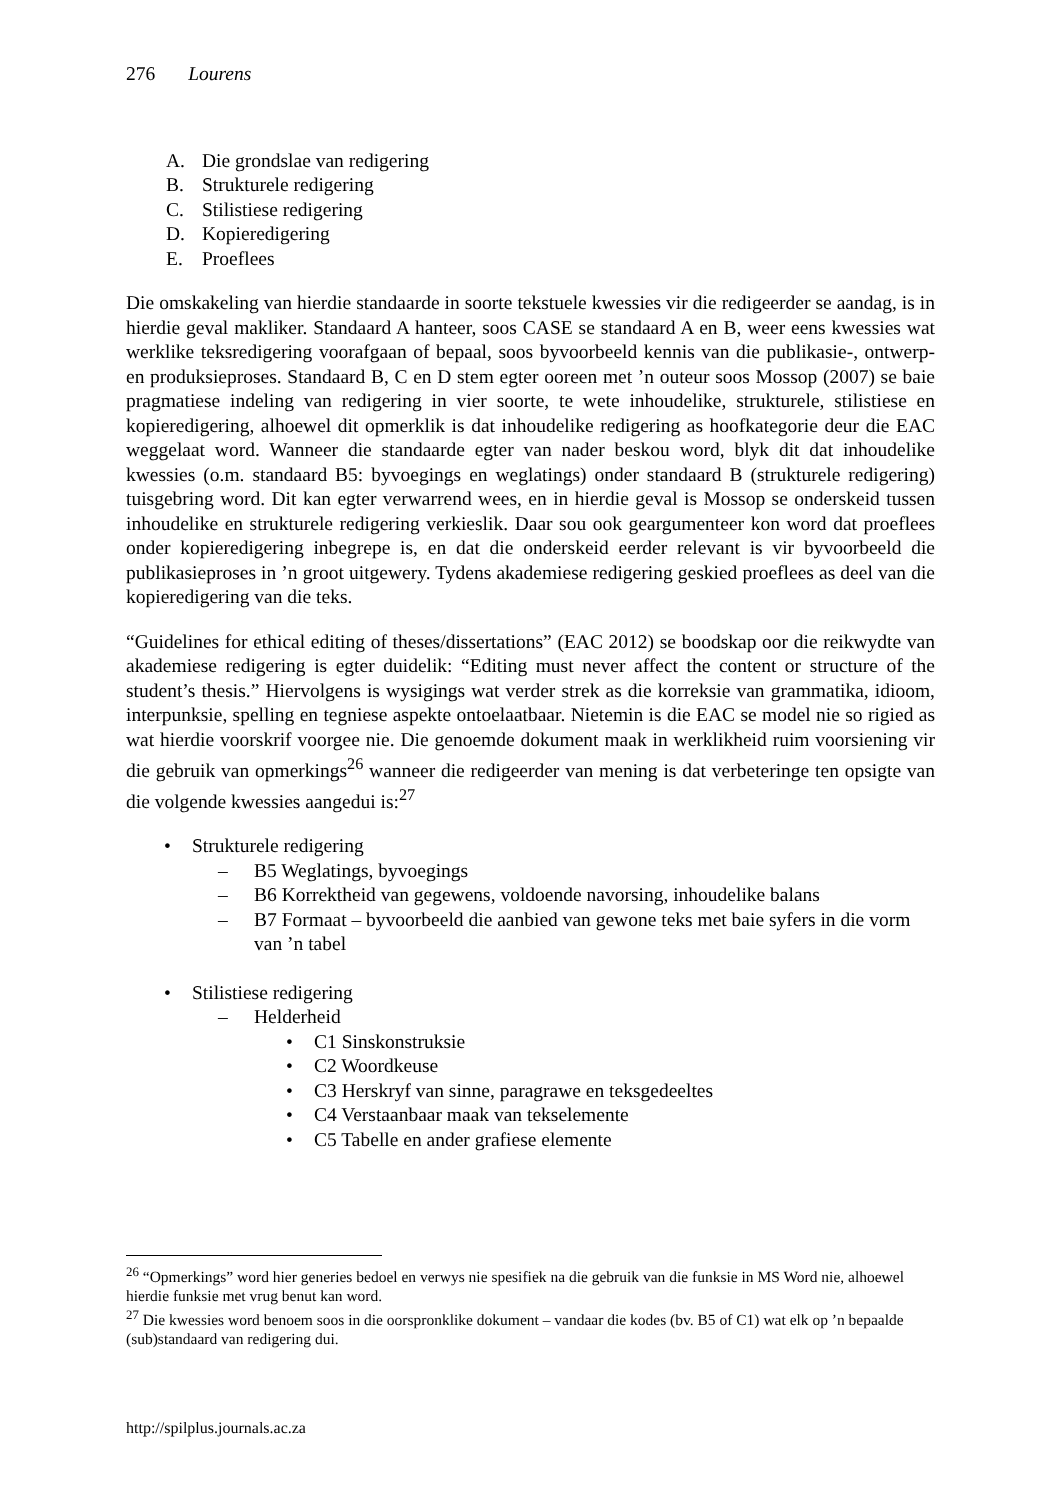276 Lourens
A. Die grondslae van redigering
B. Strukturele redigering
C. Stilistiese redigering
D. Kopieredigering
E. Proeflees
Die omskakeling van hierdie standaarde in soorte tekstuele kwessies vir die redigeerder se aandag, is in hierdie geval makliker. Standaard A hanteer, soos CASE se standaard A en B, weer eens kwessies wat werklike teksredigering voorafgaan of bepaal, soos byvoorbeeld kennis van die publikasie-, ontwerp- en produksieproses. Standaard B, C en D stem egter ooreen met ’n outeur soos Mossop (2007) se baie pragmatiese indeling van redigering in vier soorte, te wete inhoudelike, strukturele, stilistiese en kopieredigering, alhoewel dit opmerklik is dat inhoudelike redigering as hoofkategorie deur die EAC weggelaat word. Wanneer die standaarde egter van nader beskou word, blyk dit dat inhoudelike kwessies (o.m. standaard B5: byvoegings en weglatings) onder standaard B (strukturele redigering) tuisgebring word. Dit kan egter verwarrend wees, en in hierdie geval is Mossop se onderskeid tussen inhoudelike en strukturele redigering verkieslik. Daar sou ook geargumenteer kon word dat proeflees onder kopieredigering inbegrepe is, en dat die onderskeid eerder relevant is vir byvoorbeeld die publikasieproses in ’n groot uitgewery. Tydens akademiese redigering geskied proeflees as deel van die kopieredigering van die teks.
“Guidelines for ethical editing of theses/dissertations” (EAC 2012) se boodskap oor die reikwydte van akademiese redigering is egter duidelik: “Editing must never affect the content or structure of the student’s thesis.” Hiervolgens is wysigings wat verder strek as die korreksie van grammatika, idioom, interpunksie, spelling en tegniese aspekte ontoelaatbaar. Nietemin is die EAC se model nie so rigied as wat hierdie voorskrif voorgee nie. Die genoemde dokument maak in werklikheid ruim voorsiening vir die gebruik van opmerkings<sup>26</sup> wanneer die redigeerder van mening is dat verbeteringe ten opsigte van die volgende kwessies aangedui is:<sup>27</sup>
• Strukturele redigering
– B5 Weglatings, byvoegings
– B6 Korrektheid van gegewens, voldoende navorsing, inhoudelike balans
– B7 Formaat – byvoorbeeld die aanbied van gewone teks met baie syfers in die vorm van ’n tabel
• Stilistiese redigering
– Helderheid
• C1 Sinskonstruksie
• C2 Woordkeuse
• C3 Herskryf van sinne, paragrawe en teksgedeeltes
• C4 Verstaanbaar maak van tekselemente
• C5 Tabelle en ander grafiese elemente
<sup>26</sup> “Opmerkings” word hier generies bedoel en verwys nie spesifiek na die gebruik van die funksie in MS Word nie, alhoewel hierdie funksie met vrug benut kan word.
<sup>27</sup> Die kwessies word benoem soos in die oorspronklike dokument – vandaar die kodes (bv. B5 of C1) wat elk op ’n bepaalde (sub)standaard van redigering dui.
http://spilplus.journals.ac.za